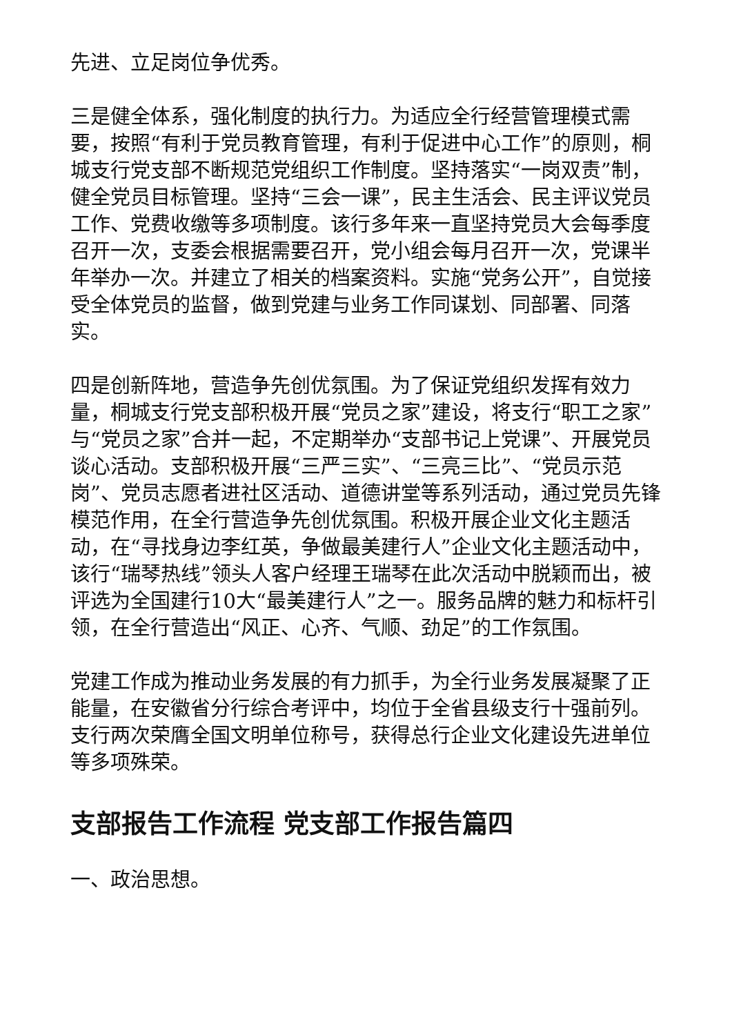先进、立足岗位争优秀。
三是健全体系，强化制度的执行力。为适应全行经营管理模式需要，按照“有利于党员教育管理，有利于促进中心工作”的原则，桐城支行党支部不断规范党组织工作制度。坚持落实“一岗双责”制，健全党员目标管理。坚持“三会一课”，民主生活会、民主评议党员工作、党费收缴等多项制度。该行多年来一直坚持党员大会每季度召开一次，支委会根据需要召开，党小组会每月召开一次，党课半年举办一次。并建立了相关的档案资料。实施“党务公开”，自觉接受全体党员的监督，做到党建与业务工作同谋划、同部署、同落实。
四是创新阵地，营造争先创优氛围。为了保证党组织发挥有效力量，桐城支行党支部积极开展“党员之家”建设，将支行“职工之家”与“党员之家”合并一起，不定期举办“支部书记上党课”、开展党员谈心活动。支部积极开展“三严三实”、“三亮三比”、“党员示范岗”、党员志愿者进社区活动、道德讲堂等系列活动，通过党员先锋模范作用，在全行营造争先创优氛围。积极开展企业文化主题活动，在“寻找身边李红英，争做最美建行人”企业文化主题活动中，该行“瑞琴热线”领头人客户经理王瑞琴在此次活动中脱颖而出，被评选为全国建行10大“最美建行人”之一。服务品牌的魅力和标杆引领，在全行营造出“风正、心齐、气顺、劲足”的工作氛围。
党建工作成为推动业务发展的有力抓手，为全行业务发展凝聚了正能量，在安徽省分行综合考评中，均位于全省县级支行十强前列。支行两次荣膺全国文明单位称号，获得总行企业文化建设先进单位等多项殊荣。
支部报告工作流程 党支部工作报告篇四
一、政治思想。